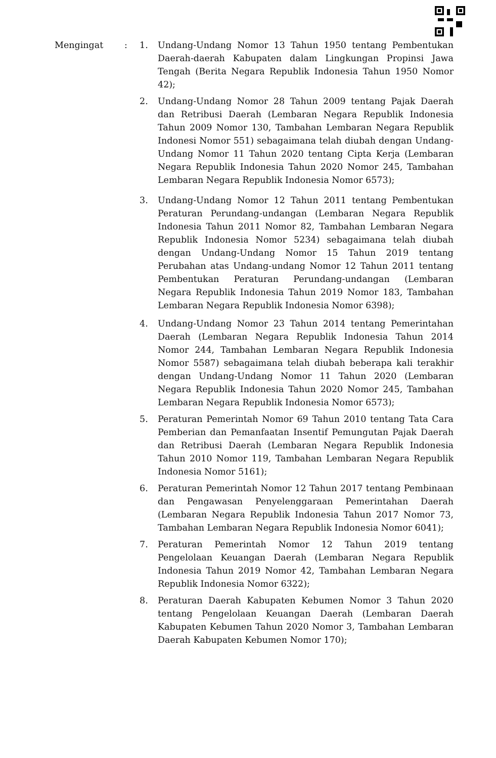Mengingat : 1. Undang-Undang Nomor 13 Tahun 1950 tentang Pembentukan Daerah-daerah Kabupaten dalam Lingkungan Propinsi Jawa Tengah (Berita Negara Republik Indonesia Tahun 1950 Nomor 42);
2. Undang-Undang Nomor 28 Tahun 2009 tentang Pajak Daerah dan Retribusi Daerah (Lembaran Negara Republik Indonesia Tahun 2009 Nomor 130, Tambahan Lembaran Negara Republik Indonesi Nomor 551) sebagaimana telah diubah dengan Undang-Undang Nomor 11 Tahun 2020 tentang Cipta Kerja (Lembaran Negara Republik Indonesia Tahun 2020 Nomor 245, Tambahan Lembaran Negara Republik Indonesia Nomor 6573);
3. Undang-Undang Nomor 12 Tahun 2011 tentang Pembentukan Peraturan Perundang-undangan (Lembaran Negara Republik Indonesia Tahun 2011 Nomor 82, Tambahan Lembaran Negara Republik Indonesia Nomor 5234) sebagaimana telah diubah dengan Undang-Undang Nomor 15 Tahun 2019 tentang Perubahan atas Undang-undang Nomor 12 Tahun 2011 tentang Pembentukan Peraturan Perundang-undangan (Lembaran Negara Republik Indonesia Tahun 2019 Nomor 183, Tambahan Lembaran Negara Republik Indonesia Nomor 6398);
4. Undang-Undang Nomor 23 Tahun 2014 tentang Pemerintahan Daerah (Lembaran Negara Republik Indonesia Tahun 2014 Nomor 244, Tambahan Lembaran Negara Republik Indonesia Nomor 5587) sebagaimana telah diubah beberapa kali terakhir dengan Undang-Undang Nomor 11 Tahun 2020 (Lembaran Negara Republik Indonesia Tahun 2020 Nomor 245, Tambahan Lembaran Negara Republik Indonesia Nomor 6573);
5. Peraturan Pemerintah Nomor 69 Tahun 2010 tentang Tata Cara Pemberian dan Pemanfaatan Insentif Pemungutan Pajak Daerah dan Retribusi Daerah (Lembaran Negara Republik Indonesia Tahun 2010 Nomor 119, Tambahan Lembaran Negara Republik Indonesia Nomor 5161);
6. Peraturan Pemerintah Nomor 12 Tahun 2017 tentang Pembinaan dan Pengawasan Penyelenggaraan Pemerintahan Daerah (Lembaran Negara Republik Indonesia Tahun 2017 Nomor 73, Tambahan Lembaran Negara Republik Indonesia Nomor 6041);
7. Peraturan Pemerintah Nomor 12 Tahun 2019 tentang Pengelolaan Keuangan Daerah (Lembaran Negara Republik Indonesia Tahun 2019 Nomor 42, Tambahan Lembaran Negara Republik Indonesia Nomor 6322);
8. Peraturan Daerah Kabupaten Kebumen Nomor 3 Tahun 2020 tentang Pengelolaan Keuangan Daerah (Lembaran Daerah Kabupaten Kebumen Tahun 2020 Nomor 3, Tambahan Lembaran Daerah Kabupaten Kebumen Nomor 170);